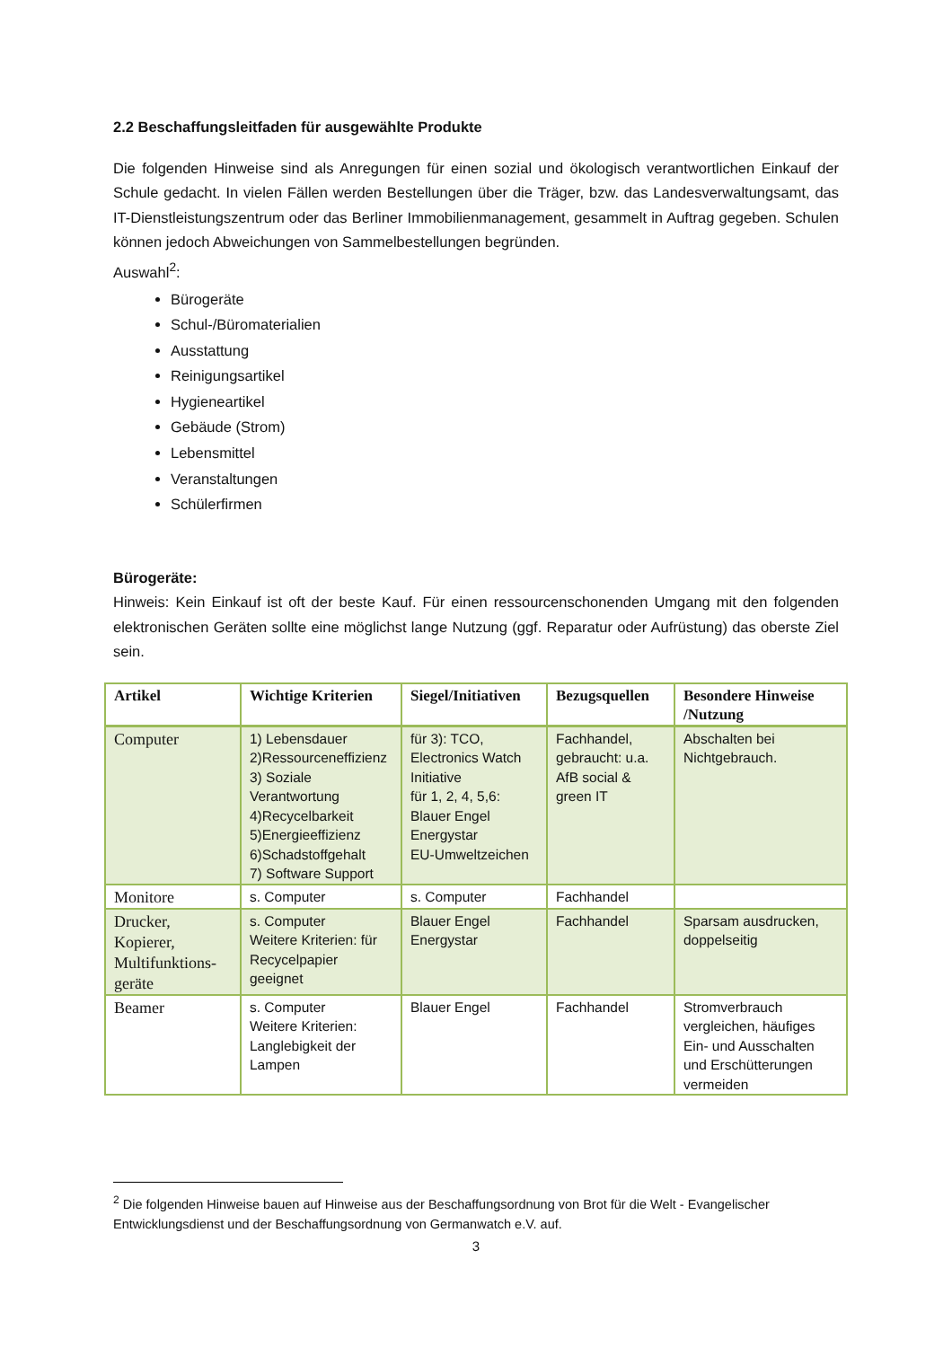2.2 Beschaffungsleitfaden für ausgewählte Produkte
Die folgenden Hinweise sind als Anregungen für einen sozial und ökologisch verantwortlichen Einkauf der Schule gedacht. In vielen Fällen werden Bestellungen über die Träger, bzw. das Landesverwaltungsamt, das IT-Dienstleistungszentrum oder das Berliner Immobilienmanagement, gesammelt in Auftrag gegeben. Schulen können jedoch Abweichungen von Sammelbestellungen begründen.
Auswahl<sup>2</sup>:
Bürogeräte
Schul-/Büromaterialien
Ausstattung
Reinigungsartikel
Hygieneartikel
Gebäude (Strom)
Lebensmittel
Veranstaltungen
Schülerfirmen
Bürogeräte:
Hinweis: Kein Einkauf ist oft der beste Kauf. Für einen ressourcenschonenden Umgang mit den folgenden elektronischen Geräten sollte eine möglichst lange Nutzung (ggf. Reparatur oder Aufrüstung) das oberste Ziel sein.
| Artikel | Wichtige Kriterien | Siegel/Initiativen | Bezugsquellen | Besondere Hinweise /Nutzung |
| --- | --- | --- | --- | --- |
| Computer | 1) Lebensdauer 2)Ressourceneffizienz 3) Soziale Verantwortung 4)Recycelbarkeit 5)Energieeffizienz 6)Schadstoffgehalt 7) Software Support | für 3): TCO, Electronics Watch Initiative für 1, 2, 4, 5,6: Blauer Engel Energystar EU-Umweltzeichen | Fachhandel, gebraucht: u.a. AfB social & green IT | Abschalten bei Nichtgebrauch. |
| Monitore | s. Computer | s. Computer | Fachhandel | |
| Drucker, Kopierer, Multifunktions-geräte | s. Computer Weitere Kriterien: für Recycelpapier geeignet | Blauer Engel Energystar | Fachhandel | Sparsam ausdrucken, doppelseitig |
| Beamer | s. Computer Weitere Kriterien: Langlebigkeit der Lampen | Blauer Engel | Fachhandel | Stromverbrauch vergleichen, häufiges Ein- und Ausschalten und Erschütterungen vermeiden |
<sup>2</sup> Die folgenden Hinweise bauen auf Hinweise aus der Beschaffungsordnung von Brot für die Welt - Evangelischer Entwicklungsdienst und der Beschaffungsordnung von Germanwatch e.V. auf.
3